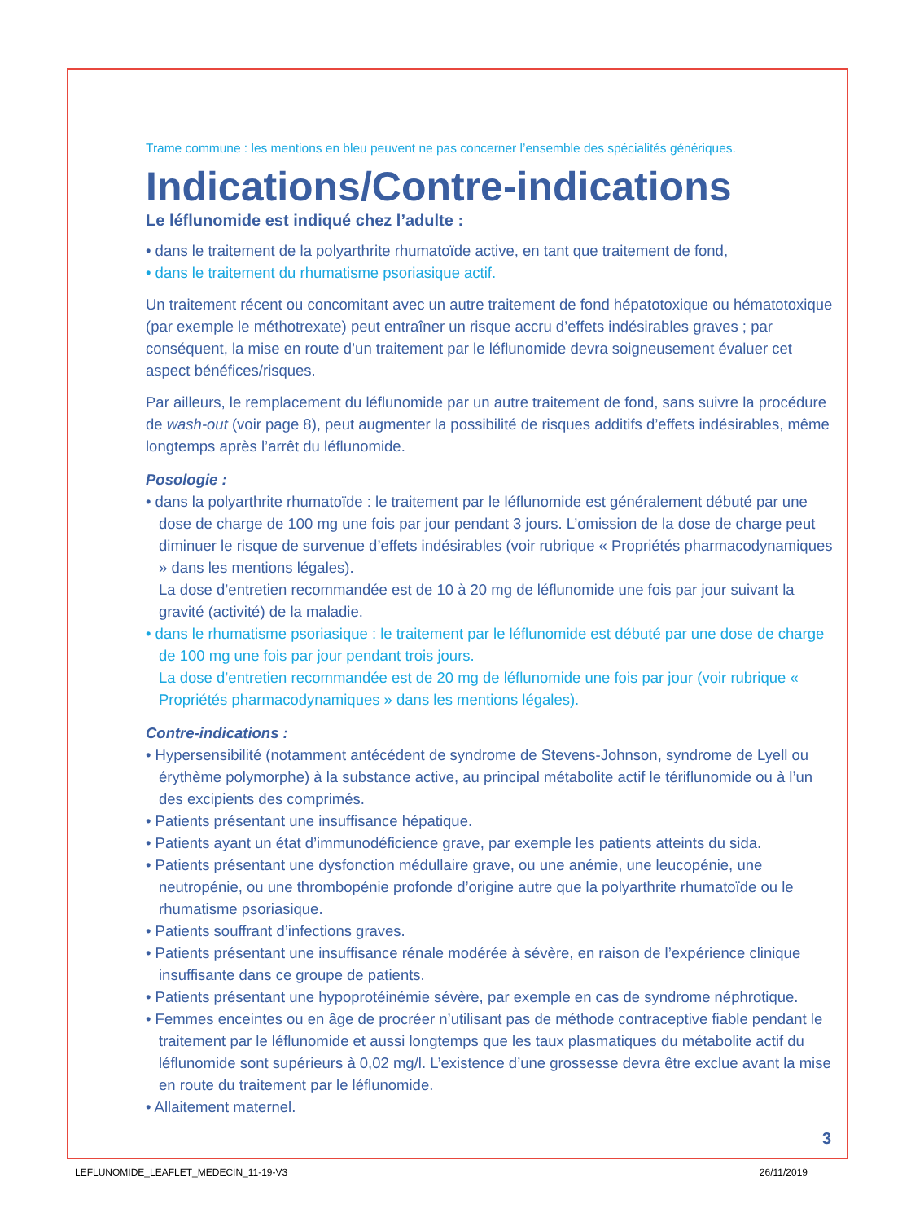Trame commune : les mentions en bleu peuvent ne pas concerner l’ensemble des spécialités génériques.
Indications/Contre-indications
Le léflunomide est indiqué chez l’adulte :
• dans le traitement de la polyarthrite rhumatoïde active, en tant que traitement de fond,
• dans le traitement du rhumatisme psoriasique actif.
Un traitement récent ou concomitant avec un autre traitement de fond hépatotoxique ou hématotoxique (par exemple le méthotrexate) peut entraîner un risque accru d’effets indésirables graves ; par conséquent, la mise en route d’un traitement par le léflunomide devra soigneusement évaluer cet aspect bénéfices/risques.
Par ailleurs, le remplacement du léflunomide par un autre traitement de fond, sans suivre la procédure de wash-out (voir page 8), peut augmenter la possibilité de risques additifs d’effets indésirables, même longtemps après l’arrêt du léflunomide.
Posologie :
• dans la polyarthrite rhumatoïde : le traitement par le léflunomide est généralement débuté par une dose de charge de 100 mg une fois par jour pendant 3 jours. L’omission de la dose de charge peut diminuer le risque de survenue d’effets indésirables (voir rubrique « Propriétés pharmacodynamiques » dans les mentions légales).
La dose d’entretien recommandée est de 10 à 20 mg de léflunomide une fois par jour suivant la gravité (activité) de la maladie.
• dans le rhumatisme psoriasique : le traitement par le léflunomide est débuté par une dose de charge de 100 mg une fois par jour pendant trois jours.
La dose d’entretien recommandée est de 20 mg de léflunomide une fois par jour (voir rubrique « Propriétés pharmacodynamiques » dans les mentions légales).
Contre-indications :
• Hypersensibilité (notamment antécédent de syndrome de Stevens-Johnson, syndrome de Lyell ou érythème polymorphe) à la substance active, au principal métabolite actif le tériflunomide ou à l’un des excipients des comprimés.
• Patients présentant une insuffisance hépatique.
• Patients ayant un état d’immunodéficience grave, par exemple les patients atteints du sida.
• Patients présentant une dysfonction médullaire grave, ou une anémie, une leucopénie, une neutropénie, ou une thrombopénie profonde d’origine autre que la polyarthrite rhumatoïde ou le rhumatisme psoriasique.
• Patients souffrant d’infections graves.
• Patients présentant une insuffisance rénale modérée à sévère, en raison de l’expérience clinique insuffisante dans ce groupe de patients.
• Patients présentant une hypoprotéinémie sévère, par exemple en cas de syndrome néphrotique.
• Femmes enceintes ou en âge de procréer n’utilisant pas de méthode contraceptive fiable pendant le traitement par le léflunomide et aussi longtemps que les taux plasmatiques du métabolite actif du léflunomide sont supérieurs à 0,02 mg/l. L’existence d’une grossesse devra être exclue avant la mise en route du traitement par le léflunomide.
• Allaitement maternel.
3
LEFLUNOMIDE_LEAFLET_MEDECIN_11-19-V3 26/11/2019